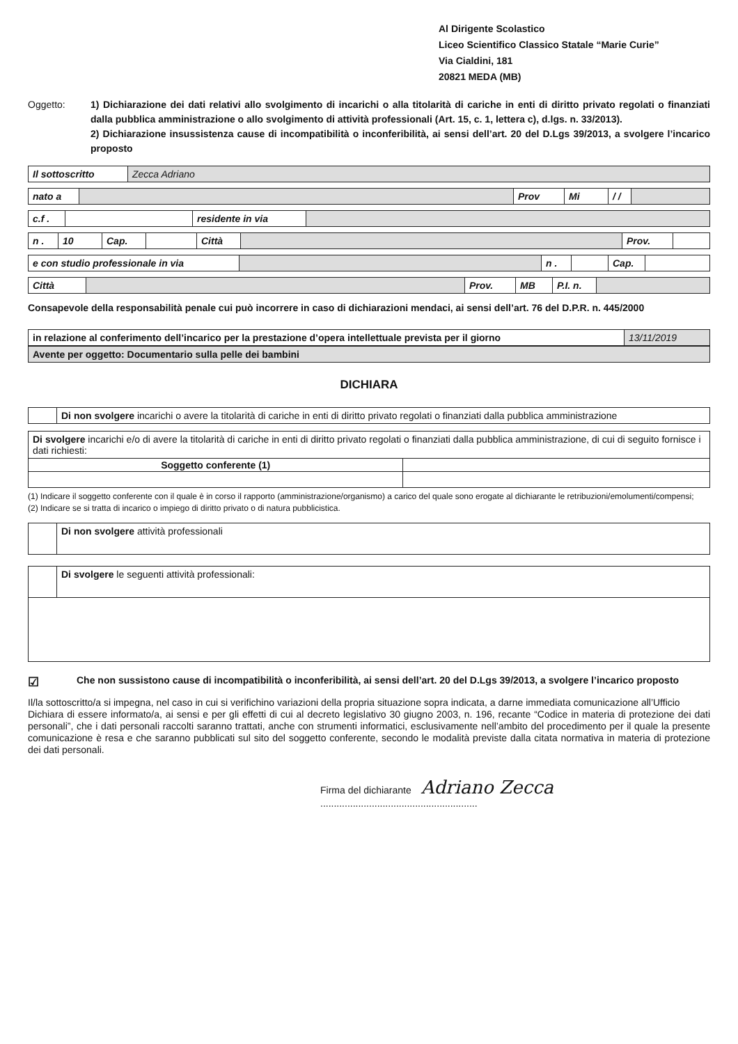Al Dirigente Scolastico
Liceo Scientifico Classico Statale “Marie Curie”
Via Cialdini, 181
20821 MEDA (MB)
Oggetto: 1) Dichiarazione dei dati relativi allo svolgimento di incarichi o alla titolarità di cariche in enti di diritto privato regolati o finanziati dalla pubblica amministrazione o allo svolgimento di attività professionali (Art. 15, c. 1, lettera c), d.lgs. n. 33/2013).
2) Dichiarazione insussistenza cause di incompatibilità o inconferibilità, ai sensi dell’art. 20 del D.Lgs 39/2013, a svolgere l’incarico proposto
| Il sottoscritto | Zecca Adriano |
| nato a | | Prov | Mi | / / | |
| c.f . | | residente in via | |
| n . | 10 | Cap. | | Città | | Prov. | |
| e con studio professionale in via | | n . | | Cap. | |
| Città | | Prov. | MB | P.I. n. | |
Consapevole della responsabilità penale cui può incorrere in caso di dichiarazioni mendaci, ai sensi dell’art. 76 del D.P.R. n. 445/2000
| in relazione al conferimento dell’incarico per la prestazione d’opera intellettuale prevista per il giorno | 13/11/2019 |
| Avente per oggetto: Documentario sulla pelle dei bambini |
DICHIARA
| | Di non svolgere incarichi o avere la titolarità di cariche in enti di diritto privato regolati o finanziati dalla pubblica amministrazione |
| Di svolgere incarichi e/o di avere la titolarità di cariche in enti di diritto privato regolati o finanziati dalla pubblica amministrazione, di cui di seguito fornisce i dati richiesti: | |
| Soggetto conferente (1) | |
(1) Indicare il soggetto conferente con il quale è in corso il rapporto (amministrazione/organismo) a carico del quale sono erogate al dichiarante le retribuzioni/emolumenti/compensi;
(2) Indicare se si tratta di incarico o impiego di diritto privato o di natura pubblicistica.
| | Di non svolgere attività professionali |
| | Di svolgere le seguenti attività professionali: |
☑
Che non sussistono cause di incompatibilità o inconferibilità, ai sensi dell’art. 20 del D.Lgs 39/2013, a svolgere l’incarico proposto
Il/la sottoscritto/a si impegna, nel caso in cui si verifichino variazioni della propria situazione sopra indicata, a darne immediata comunicazione all’Ufficio
Dichiara di essere informato/a, ai sensi e per gli effetti di cui al decreto legislativo 30 giugno 2003, n. 196, recante “Codice in materia di protezione dei dati personali”, che i dati personali raccolti saranno trattati, anche con strumenti informatici, esclusivamente nell’ambito del procedimento per il quale la presente comunicazione è resa e che saranno pubblicati sul sito del soggetto conferente, secondo le modalità previste dalla citata normativa in materia di protezione dei dati personali.
Firma del dichiarante Adriano Zecca
..........................................................